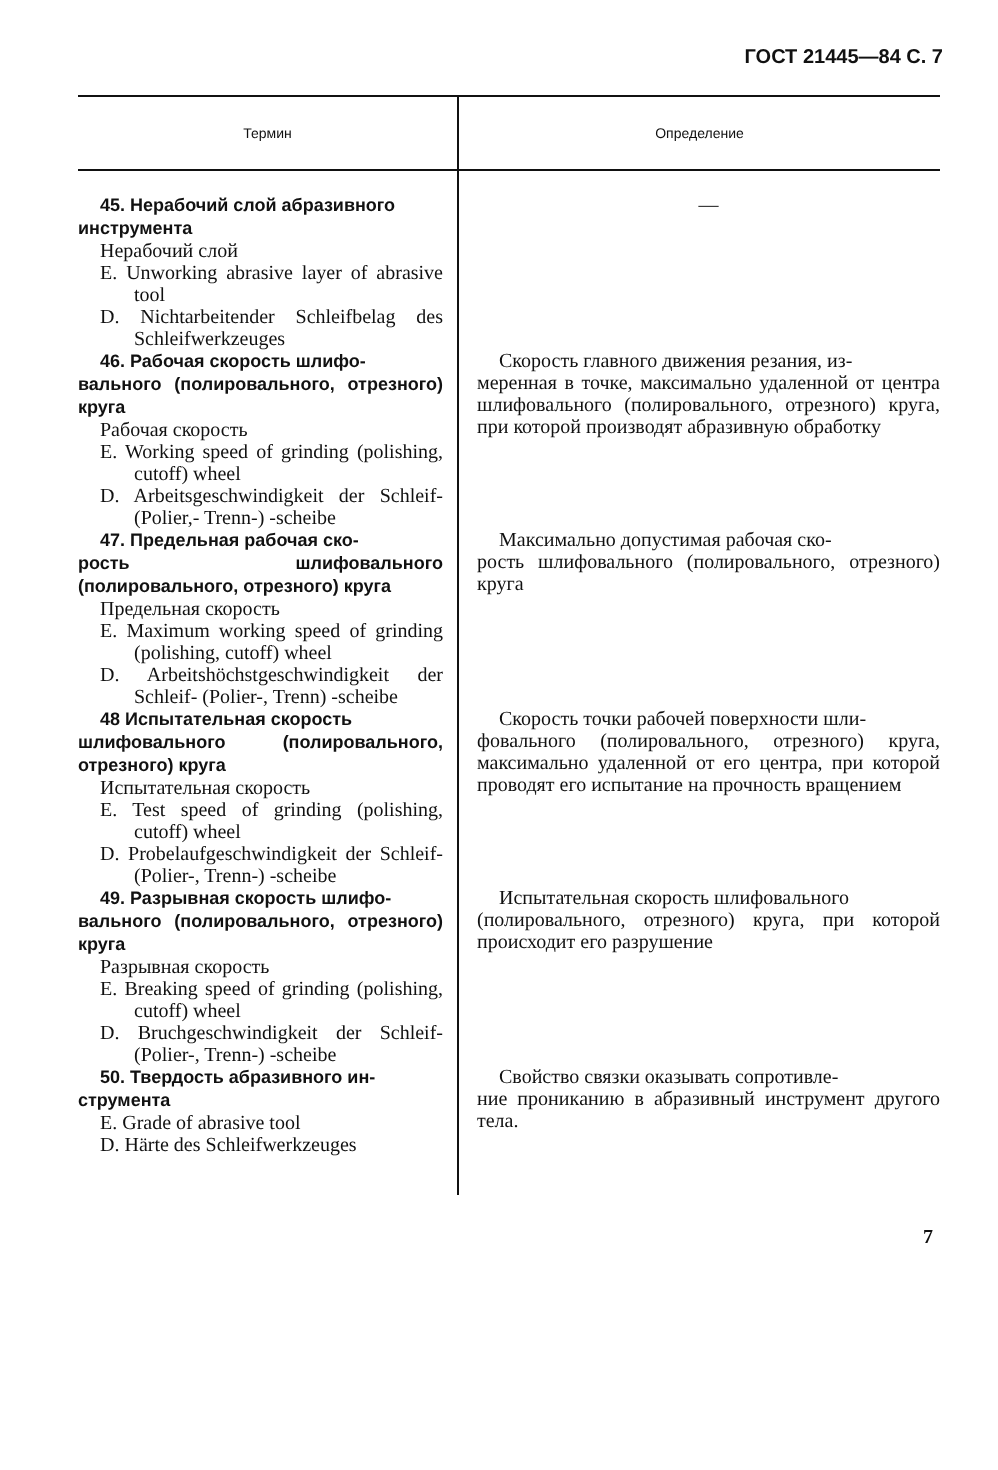ГОСТ 21445—84 С. 7
| Термин | Определение |
| --- | --- |
| 45. Нерабочий слой абразивного инструмента Нерабочий слой E. Unworking abrasive layer of abrasive tool D. Nichtarbeitender Schleifbelag des Schleifwerkzeuges | — |
| 46. Рабочая скорость шлифо- вального (полировального, отрезного) круга Рабочая скорость E. Working speed of grinding (polishing, cutoff) wheel D. Arbeitsgeschwindigkeit der Schleif- (Polier,- Trenn-) -scheibe | Скорость главного движения резания, из- меренная в точке, максимально удаленной от центра шлифовального (полировального, отрезного) круга, при которой производят абразивную обработку |
| 47. Предельная рабочая ско- рость шлифовального (полировального, отрезного) круга Предельная скорость E. Maximum working speed of grinding (polishing, cutoff) wheel D. Arbeitshöchstgeschwindigkeit der Schleif- (Polier-, Trenn) -scheibe | Максимально допустимая рабочая ско- рость шлифовального (полировального, отрезного) круга |
| 48 Испытательная скорость шлифовального (полировального, отрезного) круга Испытательная скорость E. Test speed of grinding (polishing, cutoff) wheel D. Probelaufgeschwindigkeit der Schleif- (Polier-, Trenn-) -scheibe | Скорость точки рабочей поверхности шли- фовального (полировального, отрезного) круга, максимально удаленной от его центра, при которой проводят его испытание на прочность вращением |
| 49. Разрывная скорость шлифо- вального (полировального, отрезного) круга Разрывная скорость E. Breaking speed of grinding (polishing, cutoff) wheel D. Bruchgeschwindigkeit der Schleif- (Polier-, Trenn-) -scheibe | Испытательная скорость шлифовального (полировального, отрезного) круга, при которой происходит его разрушение |
| 50. Твердость абразивного ин- струмента E. Grade of abrasive tool D. Härte des Schleifwerkzeuges | Свойство связки оказывать сопротивле- ние проникaнию в абразивный инструмент другого тела. |
7